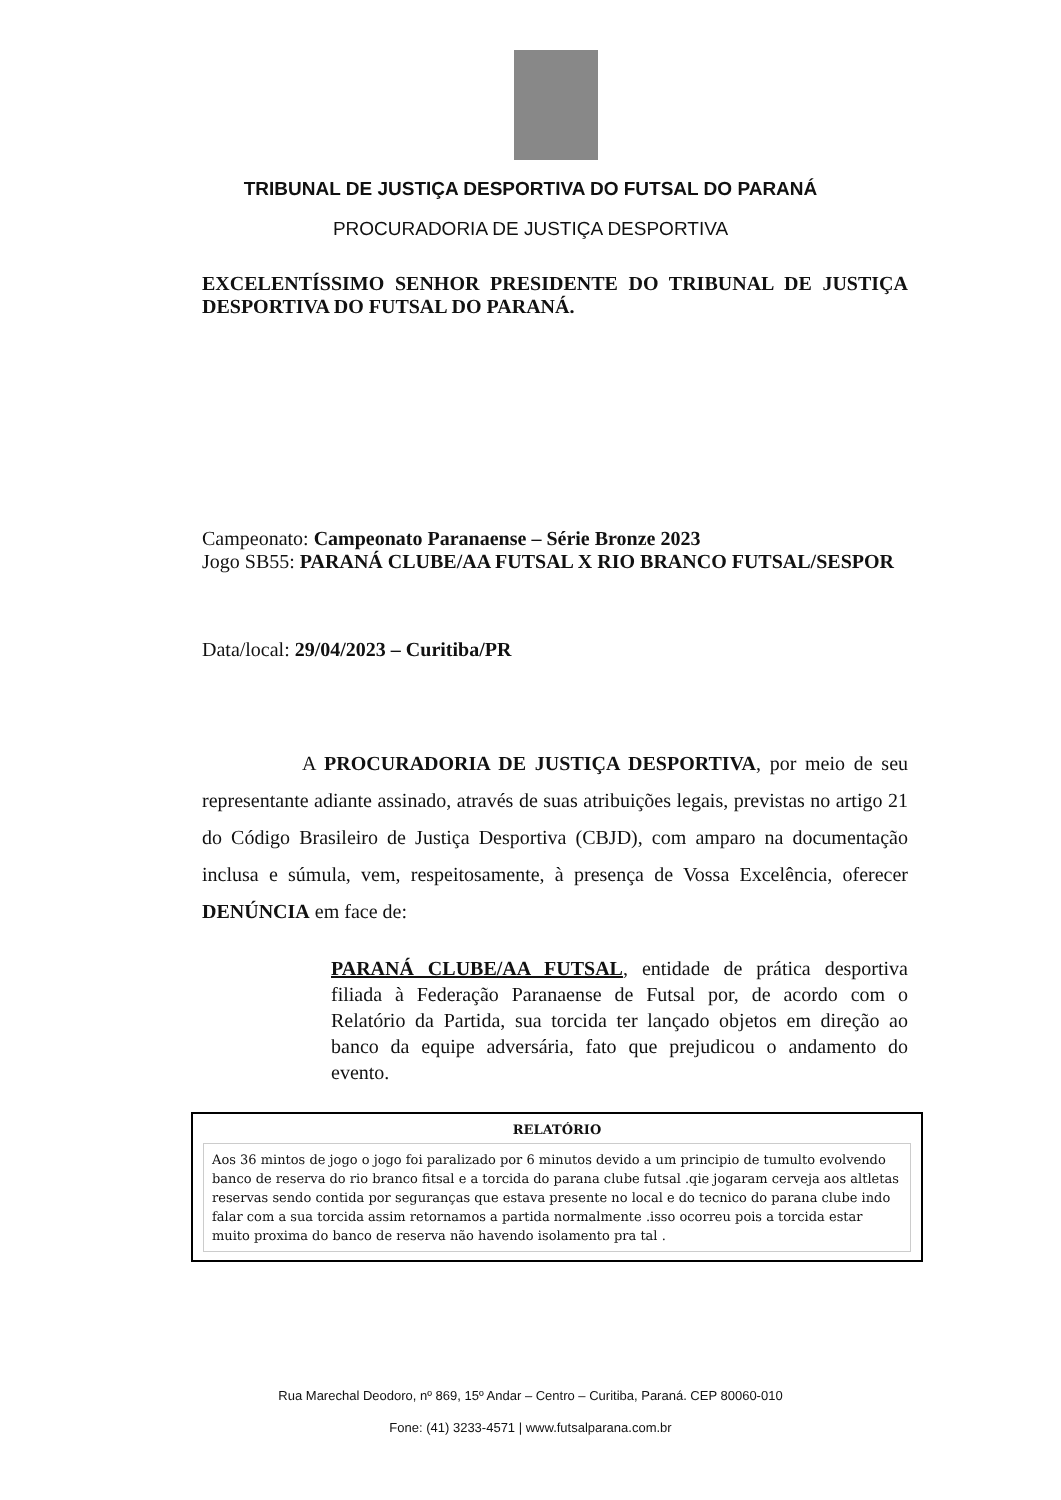TRIBUNAL DE JUSTIÇA DESPORTIVA DO FUTSAL DO PARANÁ
PROCURADORIA DE JUSTIÇA DESPORTIVA
EXCELENTÍSSIMO SENHOR PRESIDENTE DO TRIBUNAL DE JUSTIÇA DESPORTIVA DO FUTSAL DO PARANÁ.
Campeonato: Campeonato Paranaense – Série Bronze 2023
Jogo SB55: PARANÁ CLUBE/AA FUTSAL X RIO BRANCO FUTSAL/SESPOR
Data/local: 29/04/2023 – Curitiba/PR
A PROCURADORIA DE JUSTIÇA DESPORTIVA, por meio de seu representante adiante assinado, através de suas atribuições legais, previstas no artigo 21 do Código Brasileiro de Justiça Desportiva (CBJD), com amparo na documentação inclusa e súmula, vem, respeitosamente, à presença de Vossa Excelência, oferecer DENÚNCIA em face de:
PARANÁ CLUBE/AA FUTSAL, entidade de prática desportiva filiada à Federação Paranaense de Futsal por, de acordo com o Relatório da Partida, sua torcida ter lançado objetos em direção ao banco da equipe adversária, fato que prejudicou o andamento do evento.
RELATÓRIO
Aos 36 mintos de jogo o jogo foi paralizado por 6 minutos devido a um principio de tumulto evolvendo banco de reserva do rio branco fitsal e a torcida do parana clube futsal .qie jogaram cerveja aos altletas reservas sendo contida por seguranças que estava presente no local e do tecnico do parana clube indo falar com a sua torcida assim retornamos a partida normalmente .isso ocorreu pois a torcida estar muito proxima do banco de reserva não havendo isolamento pra tal .
Rua Marechal Deodoro, nº 869, 15º Andar – Centro – Curitiba, Paraná. CEP 80060-010
Fone: (41) 3233-4571 | www.futsalparana.com.br